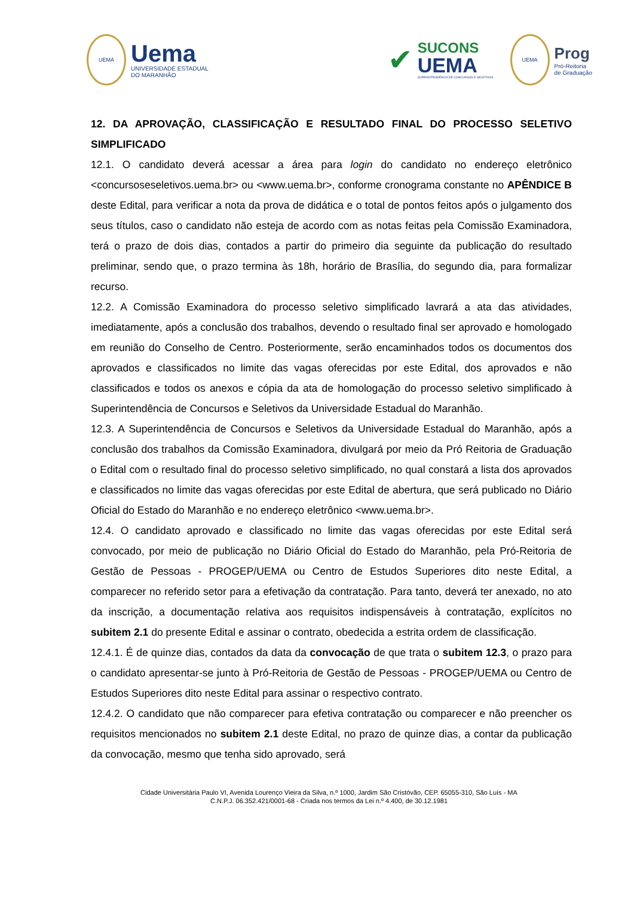UEMA
Uema
UNIVERSIDADE ESTADUAL
DO MARANHÃO
✔
SUCONS
UEMA
SUPERINTENDÊNCIA DE CONCURSOS E SELETIVOS
UEMA
Prog
Pró-Reitoria
de Graduação
12. DA APROVAÇÃO, CLASSIFICAÇÃO E RESULTADO FINAL DO PROCESSO SELETIVO SIMPLIFICADO
12.1. O candidato deverá acessar a área para login do candidato no endereço eletrônico <concursoseseletivos.uema.br> ou <www.uema.br>, conforme cronograma constante no APÊNDICE B deste Edital, para verificar a nota da prova de didática e o total de pontos feitos após o julgamento dos seus títulos, caso o candidato não esteja de acordo com as notas feitas pela Comissão Examinadora, terá o prazo de dois dias, contados a partir do primeiro dia seguinte da publicação do resultado preliminar, sendo que, o prazo termina às 18h, horário de Brasília, do segundo dia, para formalizar recurso.
12.2. A Comissão Examinadora do processo seletivo simplificado lavrará a ata das atividades, imediatamente, após a conclusão dos trabalhos, devendo o resultado final ser aprovado e homologado em reunião do Conselho de Centro. Posteriormente, serão encaminhados todos os documentos dos aprovados e classificados no limite das vagas oferecidas por este Edital, dos aprovados e não classificados e todos os anexos e cópia da ata de homologação do processo seletivo simplificado à Superintendência de Concursos e Seletivos da Universidade Estadual do Maranhão.
12.3. A Superintendência de Concursos e Seletivos da Universidade Estadual do Maranhão, após a conclusão dos trabalhos da Comissão Examinadora, divulgará por meio da Pró Reitoria de Graduação o Edital com o resultado final do processo seletivo simplificado, no qual constará a lista dos aprovados e classificados no limite das vagas oferecidas por este Edital de abertura, que será publicado no Diário Oficial do Estado do Maranhão e no endereço eletrônico <www.uema.br>.
12.4. O candidato aprovado e classificado no limite das vagas oferecidas por este Edital será convocado, por meio de publicação no Diário Oficial do Estado do Maranhão, pela Pró-Reitoria de Gestão de Pessoas - PROGEP/UEMA ou Centro de Estudos Superiores dito neste Edital, a comparecer no referido setor para a efetivação da contratação. Para tanto, deverá ter anexado, no ato da inscrição, a documentação relativa aos requisitos indispensáveis à contratação, explícitos no subitem 2.1 do presente Edital e assinar o contrato, obedecida a estrita ordem de classificação.
12.4.1. É de quinze dias, contados da data da convocação de que trata o subitem 12.3, o prazo para o candidato apresentar-se junto à Pró-Reitoria de Gestão de Pessoas - PROGEP/UEMA ou Centro de Estudos Superiores dito neste Edital para assinar o respectivo contrato.
12.4.2. O candidato que não comparecer para efetiva contratação ou comparecer e não preencher os requisitos mencionados no subitem 2.1 deste Edital, no prazo de quinze dias, a contar da publicação da convocação, mesmo que tenha sido aprovado, será
Cidade Universitária Paulo VI, Avenida Lourenço Vieira da Silva, n.º 1000, Jardim São Cristóvão, CEP. 65055-310, São Luís - MA
C.N.P.J. 06.352.421/0001-68 - Criada nos termos da Lei n.º 4.400, de 30.12.1981